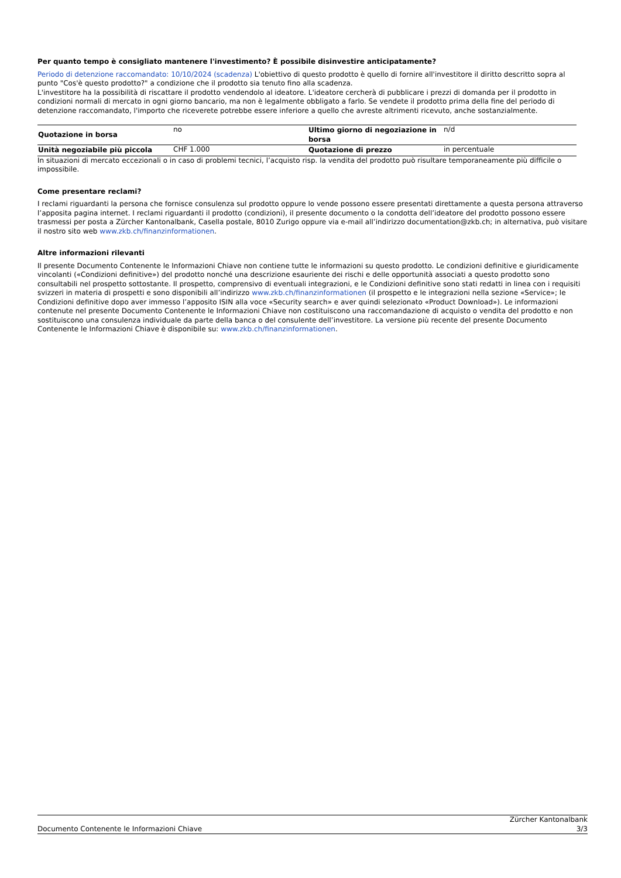Per quanto tempo è consigliato mantenere l'investimento? È possibile disinvestire anticipatamente?
Periodo di detenzione raccomandato: 10/10/2024 (scadenza) L'obiettivo di questo prodotto è quello di fornire all'investitore il diritto descritto sopra al punto "Cos'è questo prodotto?" a condizione che il prodotto sia tenuto fino alla scadenza.
L'investitore ha la possibilità di riscattare il prodotto vendendolo al ideatore. L'ideatore cercherà di pubblicare i prezzi di domanda per il prodotto in condizioni normali di mercato in ogni giorno bancario, ma non è legalmente obbligato a farlo. Se vendete il prodotto prima della fine del periodo di detenzione raccomandato, l'importo che riceverete potrebbe essere inferiore a quello che avreste altrimenti ricevuto, anche sostanzialmente.
| Quotazione in borsa | no | Ultimo giorno di negoziazione in borsa | n/d |
| Unità negoziabile più piccola | CHF 1.000 | Quotazione di prezzo | in percentuale |
In situazioni di mercato eccezionali o in caso di problemi tecnici, l’acquisto risp. la vendita del prodotto può risultare temporaneamente più difficile o impossibile.
Come presentare reclami?
I reclami riguardanti la persona che fornisce consulenza sul prodotto oppure lo vende possono essere presentati direttamente a questa persona attraverso l’apposita pagina internet. I reclami riguardanti il prodotto (condizioni), il presente documento o la condotta dell’ideatore del prodotto possono essere trasmessi per posta a Zürcher Kantonalbank, Casella postale, 8010 Zurigo oppure via e-mail all’indirizzo documentation@zkb.ch; in alternativa, può visitare il nostro sito web www.zkb.ch/finanzinformationen.
Altre informazioni rilevanti
Il presente Documento Contenente le Informazioni Chiave non contiene tutte le informazioni su questo prodotto. Le condizioni definitive e giuridicamente vincolanti («Condizioni definitive») del prodotto nonché una descrizione esauriente dei rischi e delle opportunità associati a questo prodotto sono consultabili nel prospetto sottostante. Il prospetto, comprensivo di eventuali integrazioni, e le Condizioni definitive sono stati redatti in linea con i requisiti svizzeri in materia di prospetti e sono disponibili all’indirizzo www.zkb.ch/finanzinformationen (il prospetto e le integrazioni nella sezione «Service»; le Condizioni definitive dopo aver immesso l’apposito ISIN alla voce «Security search» e aver quindi selezionato «Product Download»). Le informazioni contenute nel presente Documento Contenente le Informazioni Chiave non costituiscono una raccomandazione di acquisto o vendita del prodotto e non sostituiscono una consulenza individuale da parte della banca o del consulente dell’investitore. La versione più recente del presente Documento Contenente le Informazioni Chiave è disponibile su: www.zkb.ch/finanzinformationen.
Documento Contenente le Informazioni Chiave
Zürcher Kantonalbank
3/3